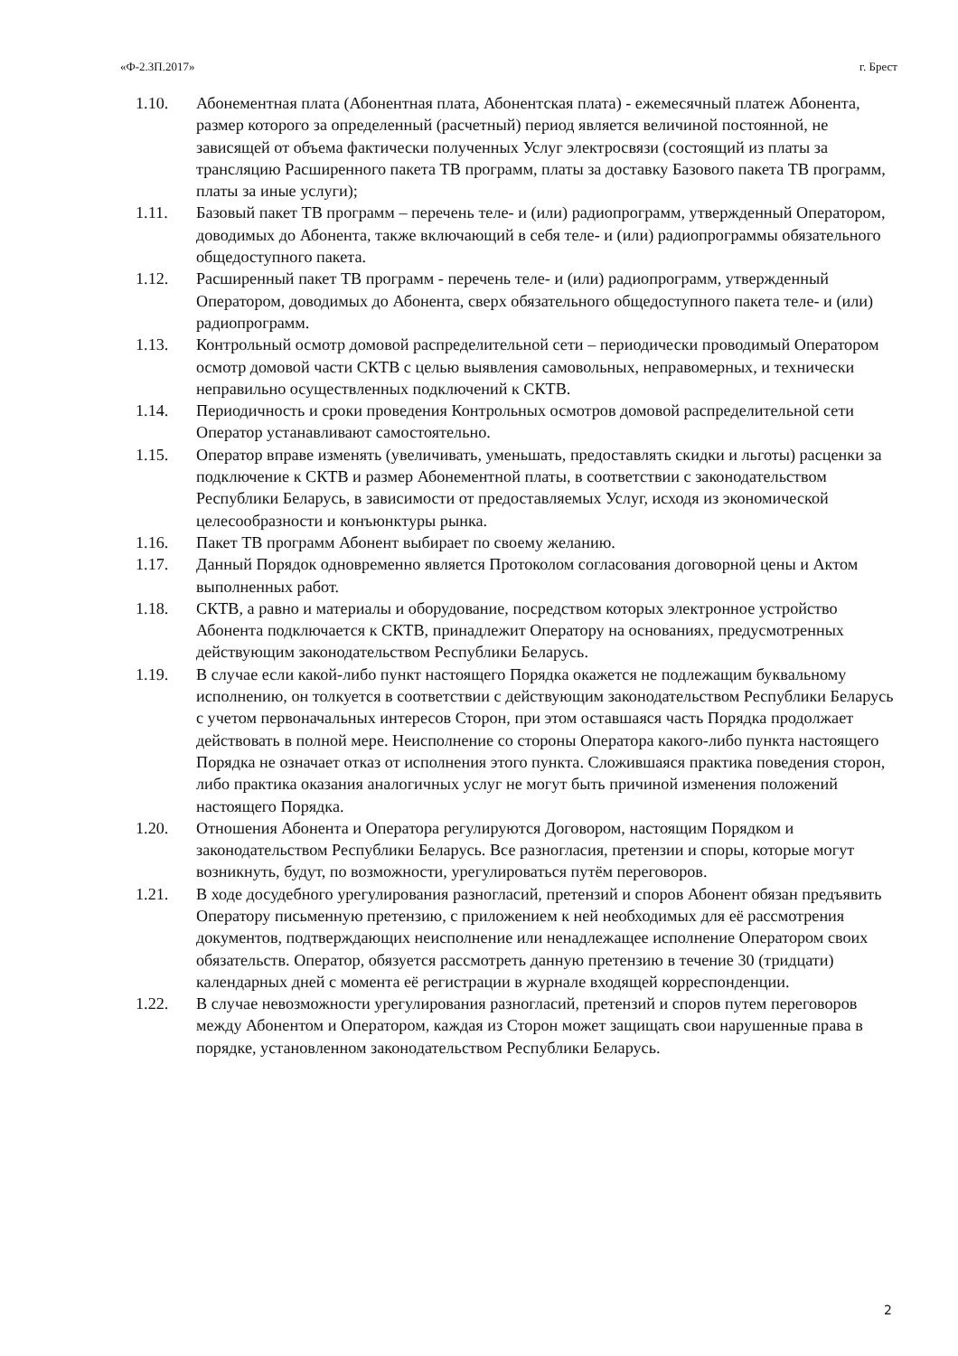«Ф-2.3П.2017» г. Брест
1.10. Абонементная плата (Абонентная плата, Абонентская плата) - ежемесячный платеж Абонента, размер которого за определенный (расчетный) период является величиной постоянной, не зависящей от объема фактически полученных Услуг электросвязи (состоящий из платы за трансляцию Расширенного пакета ТВ программ, платы за доставку Базового пакета ТВ программ, платы за иные услуги);
1.11. Базовый пакет ТВ программ – перечень теле- и (или) радиопрограмм, утвержденный Оператором, доводимых до Абонента, также включающий в себя теле- и (или) радиопрограммы обязательного общедоступного пакета.
1.12. Расширенный пакет ТВ программ - перечень теле- и (или) радиопрограмм, утвержденный Оператором, доводимых до Абонента, сверх обязательного общедоступного пакета теле- и (или) радиопрограмм.
1.13. Контрольный осмотр домовой распределительной сети – периодически проводимый Оператором осмотр домовой части СКТВ с целью выявления самовольных, неправомерных, и технически неправильно осуществленных подключений к СКТВ.
1.14. Периодичность и сроки проведения Контрольных осмотров домовой распределительной сети Оператор устанавливают самостоятельно.
1.15. Оператор вправе изменять (увеличивать, уменьшать, предоставлять скидки и льготы) расценки за подключение к СКТВ и размер Абонементной платы, в соответствии с законодательством Республики Беларусь, в зависимости от предоставляемых Услуг, исходя из экономической целесообразности и конъюнктуры рынка.
1.16. Пакет ТВ программ Абонент выбирает по своему желанию.
1.17. Данный Порядок одновременно является Протоколом согласования договорной цены и Актом выполненных работ.
1.18. СКТВ, а равно и материалы и оборудование, посредством которых электронное устройство Абонента подключается к СКТВ, принадлежит Оператору на основаниях, предусмотренных действующим законодательством Республики Беларусь.
1.19. В случае если какой-либо пункт настоящего Порядка окажется не подлежащим буквальному исполнению, он толкуется в соответствии с действующим законодательством Республики Беларусь с учетом первоначальных интересов Сторон, при этом оставшаяся часть Порядка продолжает действовать в полной мере. Неисполнение со стороны Оператора какого-либо пункта настоящего Порядка не означает отказ от исполнения этого пункта. Сложившаяся практика поведения сторон, либо практика оказания аналогичных услуг не могут быть причиной изменения положений настоящего Порядка.
1.20. Отношения Абонента и Оператора регулируются Договором, настоящим Порядком и законодательством Республики Беларусь. Все разногласия, претензии и споры, которые могут возникнуть, будут, по возможности, урегулироваться путём переговоров.
1.21. В ходе досудебного урегулирования разногласий, претензий и споров Абонент обязан предъявить Оператору письменную претензию, с приложением к ней необходимых для её рассмотрения документов, подтверждающих неисполнение или ненадлежащее исполнение Оператором своих обязательств. Оператор, обязуется рассмотреть данную претензию в течение 30 (тридцати) календарных дней с момента её регистрации в журнале входящей корреспонденции.
1.22. В случае невозможности урегулирования разногласий, претензий и споров путем переговоров между Абонентом и Оператором, каждая из Сторон может защищать свои нарушенные права в порядке, установленном законодательством Республики Беларусь.
2